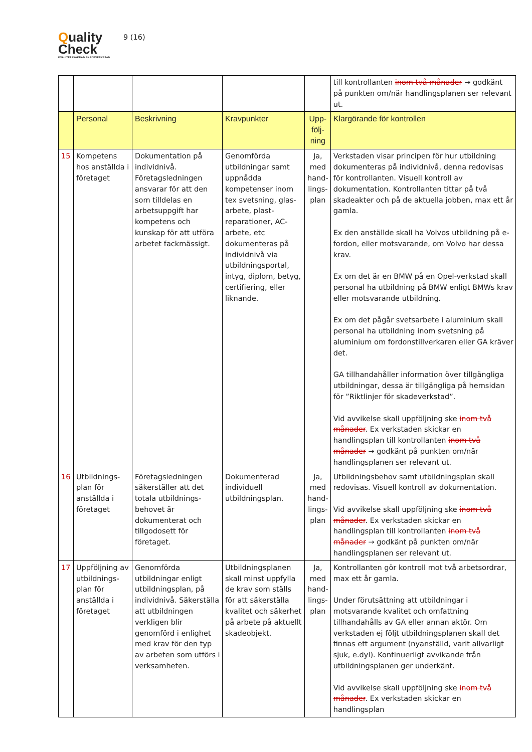Quality
Check
KVALITETSSÄKRAD SKADEVERKSTAD
9 (16)
| | | | | | till kontrollanten inom två månader → godkänt på punkten om/när handlingsplanen ser relevant ut. |
| | Personal | Beskrivning | Kravpunkter | Upp-följ-ning | Klargörande för kontrollen |
| 15 | Kompetens hos anställda i företaget | Dokumentation på individnivå. Företagsledningen ansvarar för att den som tilldelas en arbetsuppgift har kompetens och kunskap för att utföra arbetet fackmässigt. | Genomförda utbildningar samt uppnådda kompetenser inom tex svetsning, glas-arbete, plast-reparationer, AC-arbete, etc dokumenteras på individnivå via utbildningsportal, intyg, diplom, betyg, certifiering, eller liknande. | Ja, med hand-lings-plan | Verkstaden visar principen för hur utbildning dokumenteras på individnivå, denna redovisas för kontrollanten. Visuell kontroll av dokumentation. Kontrollanten tittar på två skadeakter och på de aktuella jobben, max ett år gamla. Ex den anställde skall ha Volvos utbildning på e-fordon, eller motsvarande, om Volvo har dessa krav. Ex om det är en BMW på en Opel-verkstad skall personal ha utbildning på BMW enligt BMWs krav eller motsvarande utbildning. Ex om det pågår svetsarbete i aluminium skall personal ha utbildning inom svetsning på aluminium om fordonstillverkaren eller GA kräver det. GA tillhandahåller information över tillgängliga utbildningar, dessa är tillgängliga på hemsidan för ”Riktlinjer för skadeverkstad”. Vid avvikelse skall uppföljning ske inom två månader . Ex verkstaden skickar en handlingsplan till kontrollanten inom två månader → godkänt på punkten om/när handlingsplanen ser relevant ut. |
| 16 | Utbildnings-plan för anställda i företaget | Företagsledningen säkerställer att det totala utbildnings-behovet är dokumenterat och tillgodosett för företaget. | Dokumenterad individuell utbildningsplan. | Ja, med hand-lings-plan | Utbildningsbehov samt utbildningsplan skall redovisas. Visuell kontroll av dokumentation. Vid avvikelse skall uppföljning ske inom två månader . Ex verkstaden skickar en handlingsplan till kontrollanten inom två månader → godkänt på punkten om/när handlingsplanen ser relevant ut. |
| 17 | Uppföljning av utbildnings-plan för anställda i företaget | Genomförda utbildningar enligt utbildningsplan, på individnivå. Säkerställa att utbildningen verkligen blir genomförd i enlighet med krav för den typ av arbeten som utförs i verksamheten. | Utbildningsplanen skall minst uppfylla de krav som ställs för att säkerställa kvalitet och säkerhet på arbete på aktuellt skadeobjekt. | Ja, med hand-lings-plan | Kontrollanten gör kontroll mot två arbetsordrar, max ett år gamla. Under förutsättning att utbildningar i motsvarande kvalitet och omfattning tillhandahålls av GA eller annan aktör. Om verkstaden ej följt utbildningsplanen skall det finnas ett argument (nyanställd, varit allvarligt sjuk, e.dyl). Kontinuerligt avvikande från utbildningsplanen ger underkänt. Vid avvikelse skall uppföljning ske inom två månader . Ex verkstaden skickar en handlingsplan |